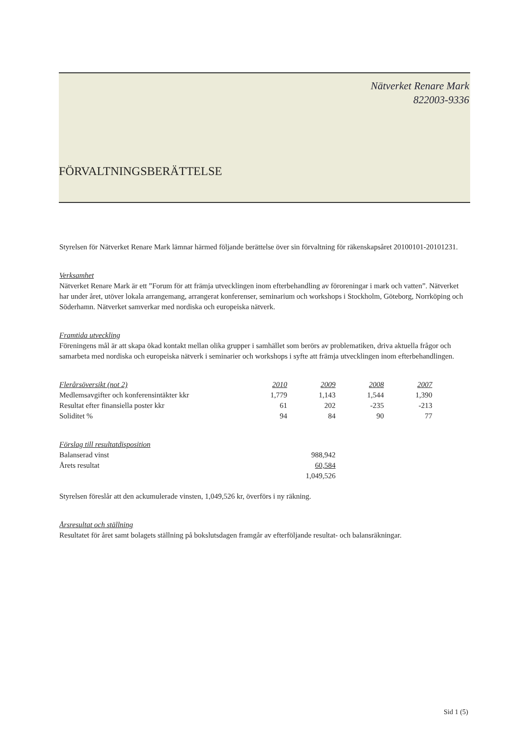Nätverket Renare Mark
822003-9336
FÖRVALTNINGSBERÄTTELSE
Styrelsen för Nätverket Renare Mark lämnar härmed följande berättelse över sin förvaltning för räkenskapsåret 20100101-20101231.
Verksamhet
Nätverket Renare Mark är ett ”Forum för att främja utvecklingen inom efterbehandling av föroreningar i mark och vatten”. Nätverket har under året, utöver lokala arrangemang, arrangerat konferenser, seminarium och workshops i Stockholm, Göteborg, Norrköping och Söderhamn. Nätverket samverkar med nordiska och europeiska nätverk.
Framtida utveckling
Föreningens mål är att skapa ökad kontakt mellan olika grupper i samhället som berörs av problematiken, driva aktuella frågor och samarbeta med nordiska och europeiska nätverk i seminarier och workshops i syfte att främja utvecklingen inom efterbehandlingen.
| Flerårsöversikt (not 2) | 2010 | 2009 | 2008 | 2007 |
| --- | --- | --- | --- | --- |
| Medlemsavgifter och konferensintäkter kkr | 1,779 | 1,143 | 1,544 | 1,390 |
| Resultat efter finansiella poster kkr | 61 | 202 | -235 | -213 |
| Soliditet % | 94 | 84 | 90 | 77 |
| Förslag till resultatdisposition | |
| --- | --- |
| Balanserad vinst | 988,942 |
| Årets resultat | 60,584 |
| | 1,049,526 |
Styrelsen föreslår att den ackumulerade vinsten, 1,049,526 kr, överförs i ny räkning.
Årsresultat och ställning
Resultatet för året samt bolagets ställning på bokslutsdagen framgår av efterföljande resultat- och balansräkningar.
Sid 1 (5)